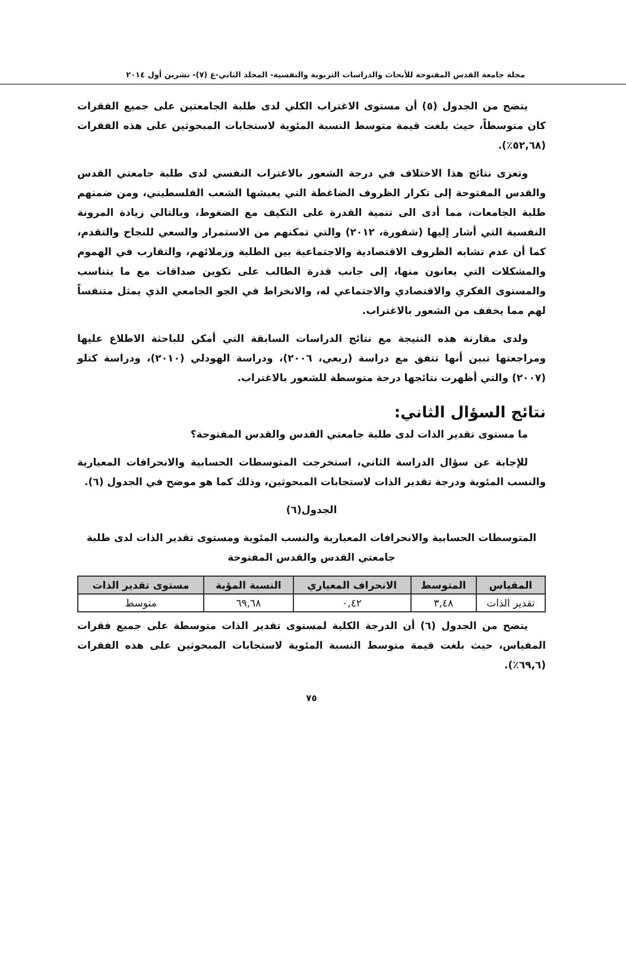مجلة جامعة القدس المفتوحة للأبحاث والدراسات التربوية والنفسية- المجلد الثاني-ع (٧)- تشرين أول ٢٠١٤
يتضح من الجدول (٥) أن مستوى الاغتراب الكلي لدى طلبة الجامعتين على جميع الفقرات كان متوسطاً، حيث بلغت قيمة متوسط النسبة المئوية لاستجابات المبحوثين على هذه الفقرات (٥٢,٦٨٪).
وتعزى نتائج هذا الاختلاف في درجة الشعور بالاغتراب النفسي لدى طلبة جامعتي القدس والقدس المفتوحة إلى تكرار الظروف الضاغطة التي يعيشها الشعب الفلسطيني، ومن ضمنهم طلبة الجامعات، مما أدى الى تنمية القدرة على التكيف مع الضغوط، وبالتالي زيادة المرونة النفسية التي أشار إليها (شقورة، ٢٠١٢) والتي تمكنهم من الاستمرار والسعي للنجاح والتقدم، كما أن عدم تشابه الظروف الاقتصادية والاجتماعية بين الطلبة وزملائهم، والتقارب في الهموم والمشكلات التي يعانون منها، إلى جانب قدرة الطالب على تكوين صداقات مع ما يتناسب والمستوى الفكري والاقتصادي والاجتماعي له، والانخراط في الجو الجامعي الذي يمثل متنفساً لهم مما يخفف من الشعور بالاغتراب.
ولدى مقارنة هذه النتيجة مع نتائج الدراسات السابقة التي أمكن للباحثة الاطلاع عليها ومراجعتها تبين أنها تتفق مع دراسة (ربعي، ٢٠٠٦)، ودراسة الهودلي (٢٠١٠)، ودراسة كتلو (٢٠٠٧) والتي أظهرت نتائجها درجة متوسطة للشعور بالاغتراب.
نتائج السؤال الثاني:
ما مستوى تقدير الذات لدى طلبة جامعتي القدس والقدس المفتوحة؟
للإجابة عن سؤال الدراسة الثاني، استخرجت المتوسطات الحسابية والانحرافات المعيارية والنسب المئوية ودرجة تقدير الذات لاستجابات المبحوثين، وذلك كما هو موضح في الجدول (٦).
الجدول(٦)
المتوسطات الحسابية والانحرافات المعيارية والنسب المئوية ومستوى تقدير الذات لدى طلبة جامعتي القدس والقدس المفتوحة
| المقياس | المتوسط | الانحراف المعياري | النسبة المؤية | مستوى تقدير الذات |
| --- | --- | --- | --- | --- |
| تقدير الذات | ٣,٤٨ | ٠,٤٢ | ٦٩,٦٨ | متوسط |
يتضح من الجدول (٦) أن الدرجة الكلية لمستوى تقدير الذات متوسطة على جميع فقرات المقياس، حيث بلغت قيمة متوسط النسبة المئوية لاستجابات المبحوثين على هذه الفقرات (٦٩,٦٪).
٧٥